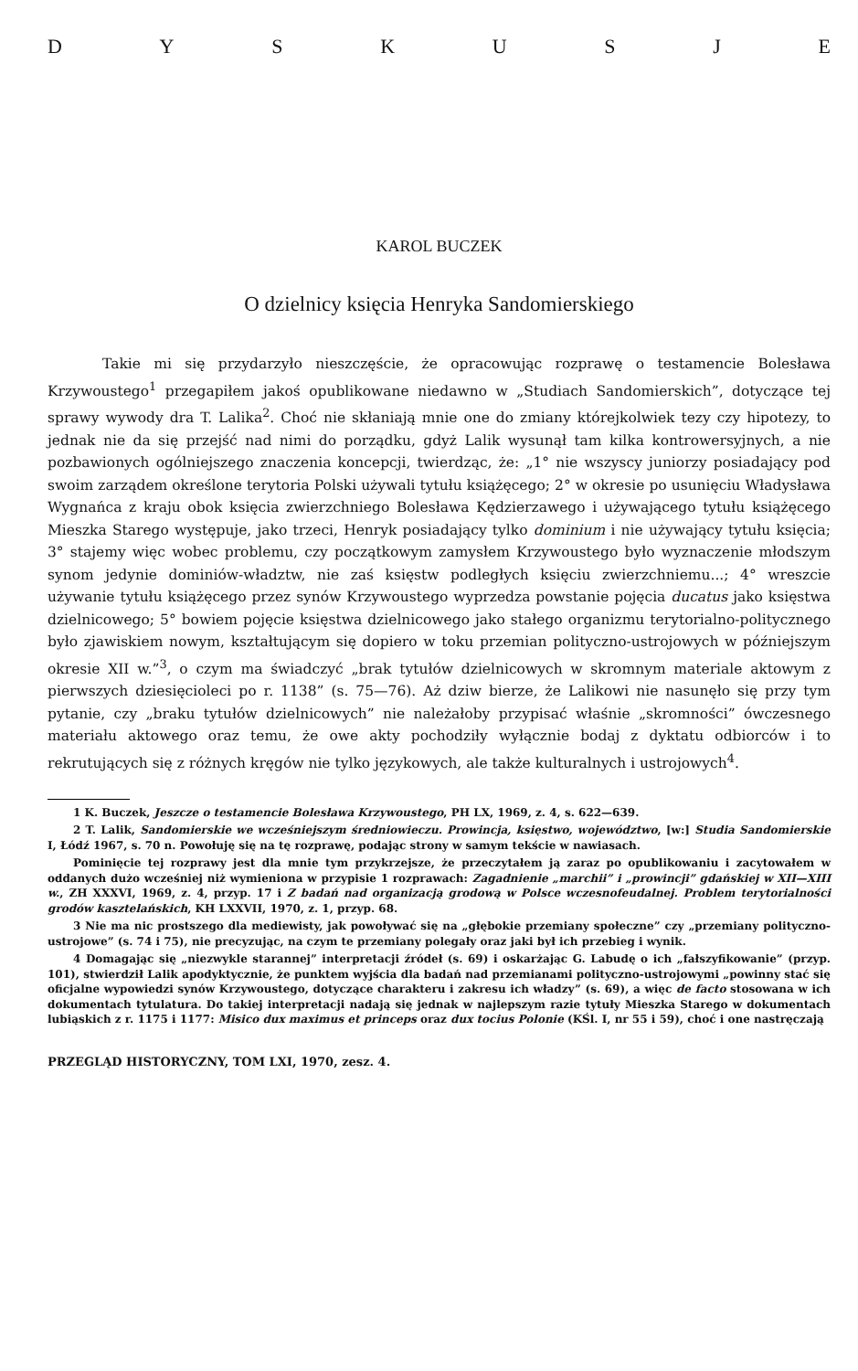DYSKUSJE
KAROL BUCZEK
O dzielnicy księcia Henryka Sandomierskiego
Takie mi się przydarzyło nieszczęście, że opracowując rozprawę o testamencie Bolesława Krzywoustego<sup>1</sup> przegapiłem jakoś opublikowane niedawno w „Studiach Sandomierskich”, dotyczące tej sprawy wywody dra T. Lalika<sup>2</sup>. Choć nie skłaniają mnie one do zmiany którejkolwiek tezy czy hipotezy, to jednak nie da się przejść nad nimi do porządku, gdyż Lalik wysunął tam kilka kontrowersyjnych, a nie pozbawionych ogólniejszego znaczenia koncepcji, twierdząc, że: „1° nie wszyscy juniorzy posiadający pod swoim zarządem określone terytoria Polski używali tytułu książęcego; 2° w okresie po usunięciu Władysława Wygnańca z kraju obok księcia zwierzchniego Bolesława Kędzierzawego i używającego tytułu książęcego Mieszka Starego występuje, jako trzeci, Henryk posiadający tylko dominium i nie używający tytułu księcia; 3° stajemy więc wobec problemu, czy początkowym zamysłem Krzywoustego było wyznaczenie młodszym synom jedynie dominiów-władztw, nie zaś księstw podległych księciu zwierzchniemu...; 4° wreszcie używanie tytułu książęcego przez synów Krzywoustego wyprzedza powstanie pojęcia ducatus jako księstwa dzielnicowego; 5° bowiem pojęcie księstwa dzielnicowego jako stałego organizmu terytorialno-politycznego było zjawiskiem nowym, kształtującym się dopiero w toku przemian polityczno-ustrojowych w późniejszym okresie XII w.”<sup>3</sup>, o czym ma świadczyć „brak tytułów dzielnicowych w skromnym materiale aktowym z pierwszych dziesięcioleci po r. 1138” (s. 75—76). Aż dziw bierze, że Lalikowi nie nasunęło się przy tym pytanie, czy „braku tytułów dzielnicowych” nie należałoby przypisać właśnie „skromności” ówczesnego materiału aktowego oraz temu, że owe akty pochodziły wyłącznie bodaj z dyktatu odbiorców i to rekrutujących się z różnych kręgów nie tylko językowych, ale także kulturalnych i ustrojowych<sup>4</sup>.
1 K. Buczek, Jeszcze o testamencie Bolesława Krzywoustego, PH LX, 1969, z. 4, s. 622—639.
2 T. Lalik, Sandomierskie we wcześniejszym średniowieczu. Prowincja, księstwo, województwo, [w:] Studia Sandomierskie I, Łódź 1967, s. 70 n. Powołuję się na tę rozprawę, podając strony w samym tekście w nawiasach.
Pominięcie tej rozprawy jest dla mnie tym przykrzejsze, że przeczytałem ją zaraz po opublikowaniu i zacytowałem w oddanych dużo wcześniej niż wymieniona w przypisie 1 rozprawach: Zagadnienie „marchii” i „prowincji” gdańskiej w XII—XIII w., ZH XXXVI, 1969, z. 4, przyp. 17 i Z badań nad organizacją grodową w Polsce wczesnofeudalnej. Problem terytorialności grodów kasztelańskich, KH LXXVII, 1970, z. 1, przyp. 68.
3 Nie ma nic prostszego dla mediewisty, jak powoływać się na „głębokie przemiany społeczne” czy „przemiany polityczno-ustrojowe” (s. 74 i 75), nie precyzując, na czym te przemiany polegały oraz jaki był ich przebieg i wynik.
4 Domagając się „niezwykle starannej” interpretacji źródeł (s. 69) i oskarżając G. Labudę o ich „fałszyfikowanie” (przyp. 101), stwierdził Lalik apodyktycznie, że punktem wyjścia dla badań nad przemianami polityczno-ustrojowymi „powinny stać się oficjalne wypowiedzi synów Krzywoustego, dotyczące charakteru i zakresu ich władzy” (s. 69), a więc de facto stosowana w ich dokumentach tytulatura. Do takiej interpretacji nadają się jednak w najlepszym razie tytuły Mieszka Starego w dokumentach lubiąskich z r. 1175 i 1177: Misico dux maximus et princeps oraz dux tocius Polonie (KŚl. I, nr 55 i 59), choć i one nastręczają
PRZEGLĄD HISTORYCZNY, TOM LXI, 1970, zesz. 4.